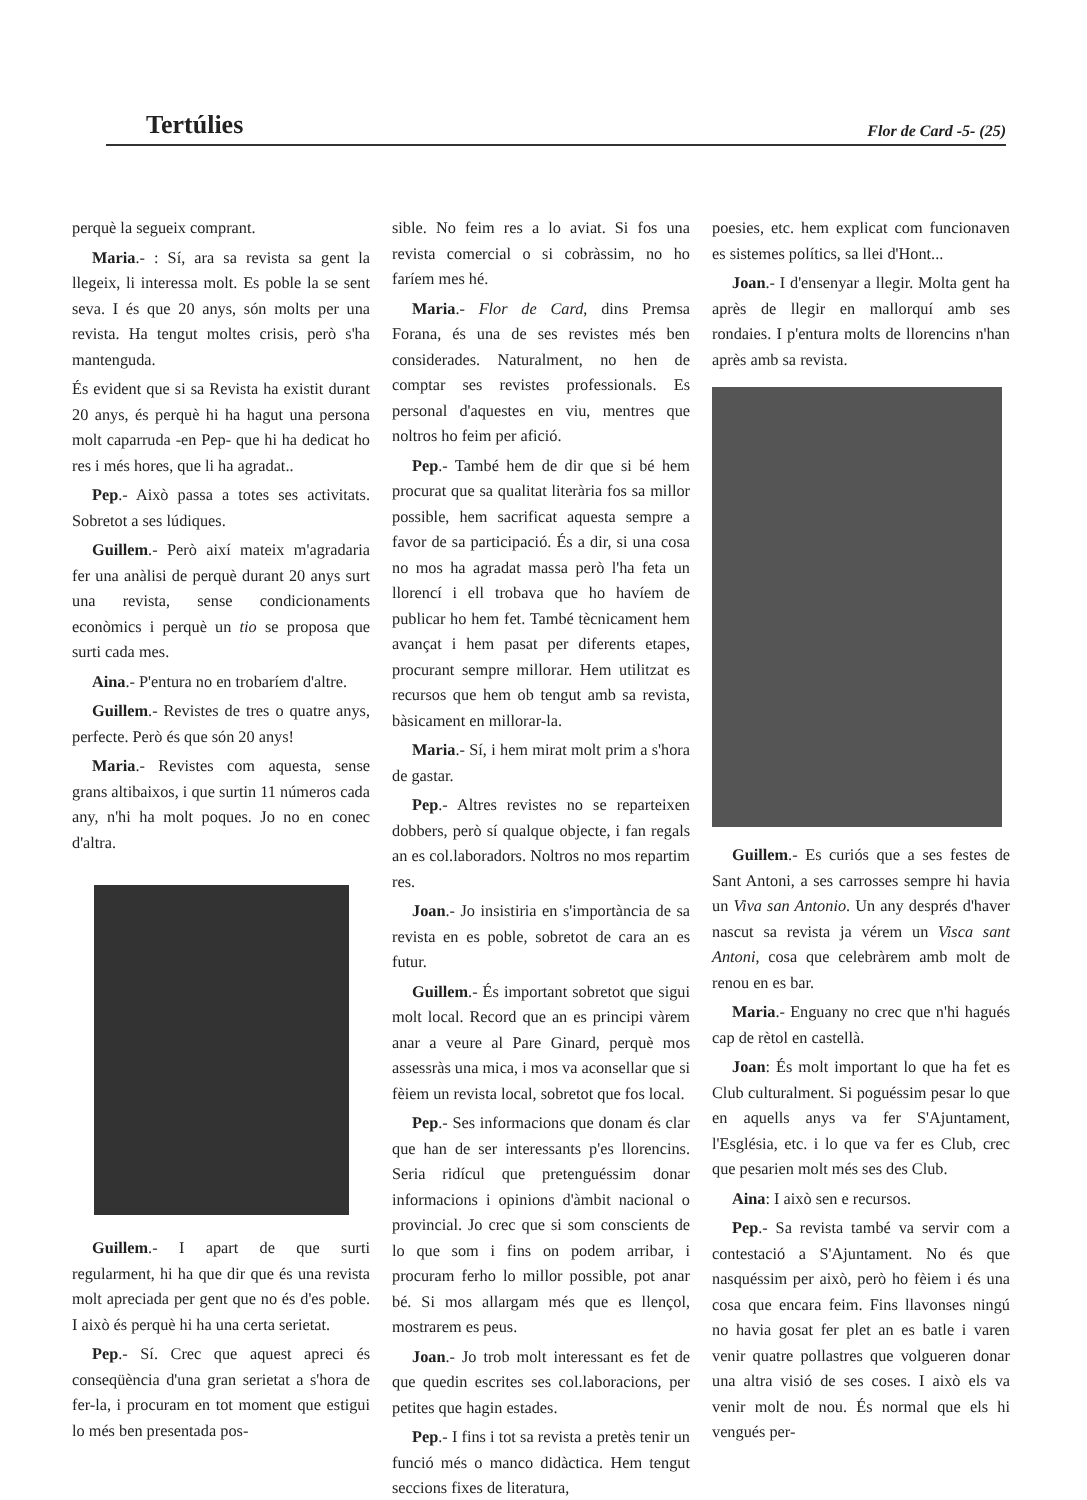Tertúlies
Flor de Card -5- (25)
perquè la segueix comprant.
Maria.- : Sí, ara sa revista sa gent la llegeix, li interessa molt. Es poble la se sent seva. I és que 20 anys, són molts per una revista. Ha tengut moltes crisis, però s'ha mantenguda.
És evident que si sa Revista ha existit durant 20 anys, és perquè hi ha hagut una persona molt caparruda -en Pep- que hi ha dedicat ho res i més hores, que li ha agradat..
Pep.- Això passa a totes ses activitats. Sobretot a ses lúdiques.
Guillem.- Però així mateix m'agradaria fer una anàlisi de perquè durant 20 anys surt una revista, sense condicionaments econòmics i perquè un tio se proposa que surti cada mes.
Aina.- P'entura no en trobaríem d'altre.
Guillem.- Revistes de tres o quatre anys, perfecte. Però és que són 20 anys!
Maria.- Revistes com aquesta, sense grans altibaixos, i que surtin 11 números cada any, n'hi ha molt poques. Jo no en conec d'altra.
Guillem.- I apart de que surti regularment, hi ha que dir que és una revista molt apreciada per gent que no és d'es poble. I això és perquè hi ha una certa serietat.
Pep.- Sí. Crec que aquest apreci és conseqüència d'una gran serietat a s'hora de fer-la, i procuram en tot moment que estigui lo més ben presentada pos-
sible. No feim res a lo aviat. Si fos una revista comercial o si cobràssim, no ho faríem mes hé.
Maria.- Flor de Card, dins Premsa Forana, és una de ses revistes més ben considerades. Naturalment, no hen de comptar ses revistes professionals. Es personal d'aquestes en viu, mentres que noltros ho feim per afició.
Pep.- També hem de dir que si bé hem procurat que sa qualitat literària fos sa millor possible, hem sacrificat aquesta sempre a favor de sa participació. És a dir, si una cosa no mos ha agradat massa però l'ha feta un llorencí i ell trobava que ho havíem de publicar ho hem fet. També tècnicament hem avançat i hem pasat per diferents etapes, procurant sempre millorar. Hem utilitzat es recursos que hem ob tengut amb sa revista, bàsicament en millorar-la.
Maria.- Sí, i hem mirat molt prim a s'hora de gastar.
Pep.- Altres revistes no se reparteixen dobbers, però sí qualque objecte, i fan regals an es col.laboradors. Noltros no mos repartim res.
Joan.- Jo insistiria en s'importància de sa revista en es poble, sobretot de cara an es futur.
Guillem.- És important sobretot que sigui molt local. Record que an es principi vàrem anar a veure al Pare Ginard, perquè mos assessràs una mica, i mos va aconsellar que si fèiem un revista local, sobretot que fos local.
Pep.- Ses informacions que donam és clar que han de ser interessants p'es llorencins. Seria ridícul que pretenguéssim donar informacions i opinions d'àmbit nacional o provincial. Jo crec que si som conscients de lo que som i fins on podem arribar, i procuram ferho lo millor possible, pot anar bé. Si mos allargam més que es llençol, mostrarem es peus.
Joan.- Jo trob molt interessant es fet de que quedin escrites ses col.laboracions, per petites que hagin estades.
Pep.- I fins i tot sa revista a pretès tenir un funció més o manco didàctica. Hem tengut seccions fixes de literatura,
poesies, etc. hem explicat com funcionaven es sistemes polítics, sa llei d'Hont...
Joan.- I d'ensenyar a llegir. Molta gent ha après de llegir en mallorquí amb ses rondaies. I p'entura molts de llorencins n'han après amb sa revista.
Guillem.- Es curiós que a ses festes de Sant Antoni, a ses carrosses sempre hi havia un Viva san Antonio. Un any després d'haver nascut sa revista ja vérem un Visca sant Antoni, cosa que celebràrem amb molt de renou en es bar.
Maria.- Enguany no crec que n'hi hagués cap de rètol en castellà.
Joan: És molt important lo que ha fet es Club culturalment. Si poguéssim pesar lo que en aquells anys va fer S'Ajuntament, l'Església, etc. i lo que va fer es Club, crec que pesarien molt més ses des Club.
Aina: I això sen e recursos.
Pep.- Sa revista també va servir com a contestació a S'Ajuntament. No és que nasquéssim per això, però ho fèiem i és una cosa que encara feim. Fins llavonses ningú no havia gosat fer plet an es batle i varen venir quatre pollastres que volgueren donar una altra visió de ses coses. I això els va venir molt de nou. És normal que els hi vengués per-